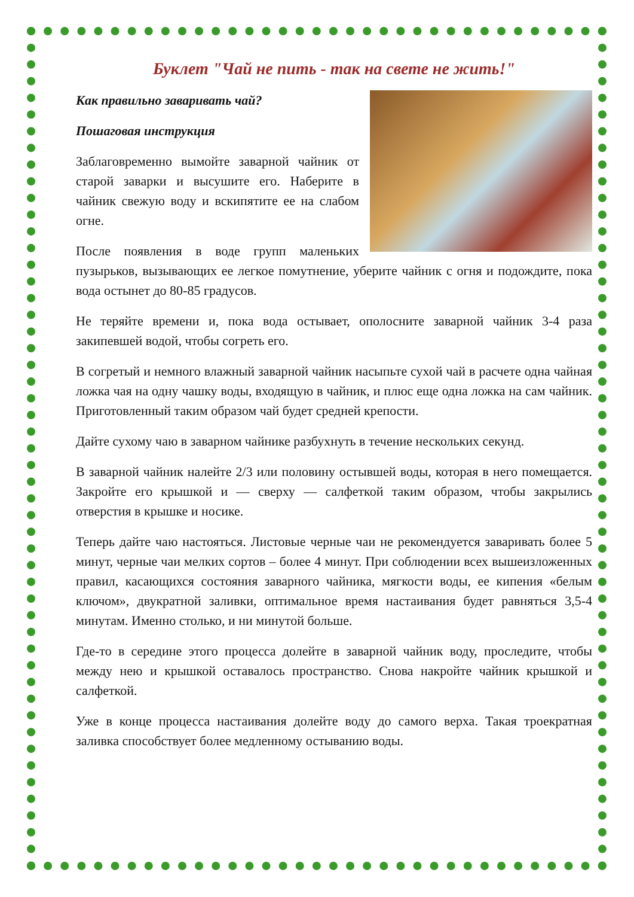Буклет "Чай не пить - так на свете не жить!"
Как правильно заваривать чай?
Пошаговая инструкция
Заблаговременно вымойте заварной чайник от старой заварки и высушите его. Наберите в чайник свежую воду и вскипятите ее на слабом огне.
После появления в воде групп маленьких пузырьков, вызывающих ее легкое помутнение, уберите чайник с огня и подождите, пока вода остынет до 80-85 градусов.
Не теряйте времени и, пока вода остывает, ополосните заварной чайник 3-4 раза закипевшей водой, чтобы согреть его.
В согретый и немного влажный заварной чайник насыпьте сухой чай в расчете одна чайная ложка чая на одну чашку воды, входящую в чайник, и плюс еще одна ложка на сам чайник. Приготовленный таким образом чай будет средней крепости.
Дайте сухому чаю в заварном чайнике разбухнуть в течение нескольких секунд.
В заварной чайник налейте 2/3 или половину остывшей воды, которая в него помещается. Закройте его крышкой и — сверху — салфеткой таким образом, чтобы закрылись отверстия в крышке и носике.
Теперь дайте чаю настояться. Листовые черные чаи не рекомендуется заваривать более 5 минут, черные чаи мелких сортов – более 4 минут. При соблюдении всех вышеизложенных правил, касающихся состояния заварного чайника, мягкости воды, ее кипения «белым ключом», двукратной заливки, оптимальное время настаивания будет равняться 3,5-4 минутам. Именно столько, и ни минутой больше.
Где-то в середине этого процесса долейте в заварной чайник воду, проследите, чтобы между нею и крышкой оставалось пространство. Снова накройте чайник крышкой и салфеткой.
Уже в конце процесса настаивания долейте воду до самого верха. Такая троекратная заливка способствует более медленному остыванию воды.